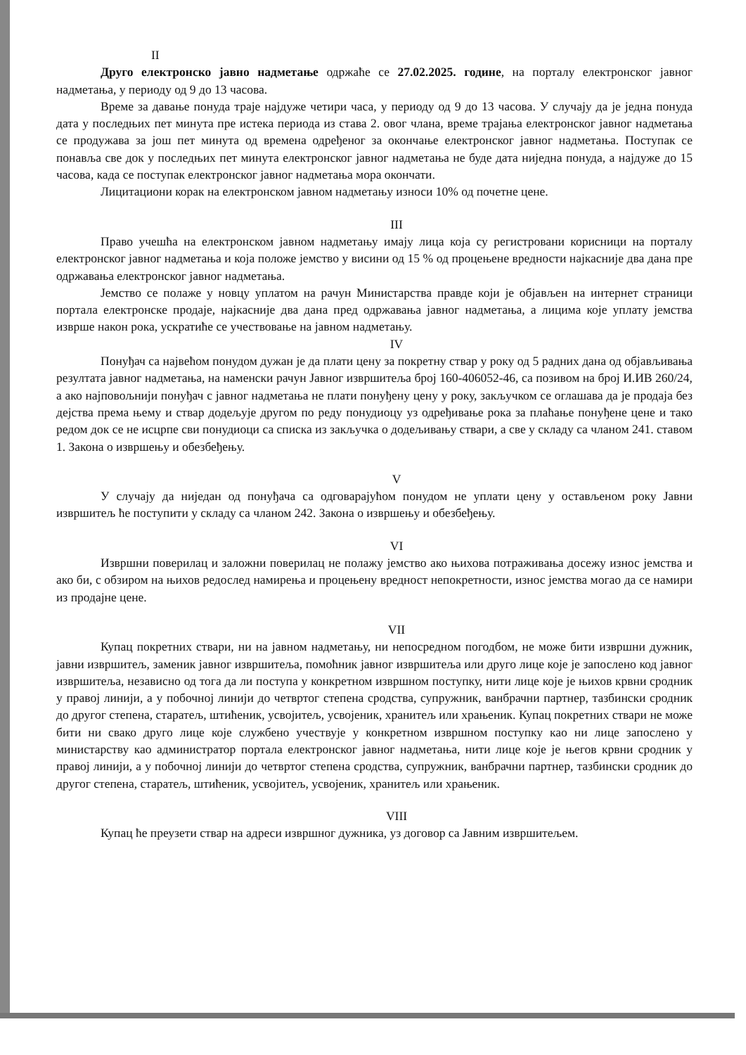II
Друго електронско јавно надметање одржаће се 27.02.2025. године, на порталу електронског јавног надметања, у периоду од 9 до 13 часова.
Време за давање понуда траје најдуже четири часа, у периоду од 9 до 13 часова. У случају да је једна понуда дата у последњих пет минута пре истека периода из става 2. овог члана, време трајања електронског јавног надметања се продужава за још пет минута од времена одређеног за окончање електронског јавног надметања. Поступак се понавља све док у последњих пет минута електронског јавног надметања не буде дата ниједна понуда, а најдуже до 15 часова, када се поступак електронског јавног надметања мора окончати.
Лицитациони корак на електронском јавном надметању износи 10% од почетне цене.
III
Право учешћа на електронском јавном надметању имају лица која су регистровани корисници на порталу електронског јавног надметања и која положе јемство у висини од 15 % од процењене вредности најкасније два дана пре одржавања електронског јавног надметања.
Јемство се полаже у новцу уплатом на рачун Министарства правде који је објављен на интернет страници портала електронске продаје, најкасније два дана пред одржавања јавног надметања, а лицима које уплату јемства изврше након рока, ускратиће се учествовање на јавном надметању.
IV
Понуђач са највећом понудом дужан је да плати цену за покретну ствар у року од 5 радних дана од објављивања резултата јавног надметања, на наменски рачун Јавног извршитеља број 160-406052-46, са позивом на број И.ИВ 260/24, а ако најповољнији понуђач с јавног надметања не плати понуђену цену у року, закључком се оглашава да је продаја без дејства према њему и ствар додељује другом по реду понудиоцу уз одређивање рока за плаћање понуђене цене и тако редом док се не исцрпе сви понудиоци са списка из закључка о додељивању ствари, а све у складу са чланом 241. ставом 1. Закона о извршењу и обезбеђењу.
V
У случају да ниједан од понуђача са одговарајућом понудом не уплати цену у остављеном року Јавни извршитељ ће поступити у складу са чланом 242. Закона о извршењу и обезбеђењу.
VI
Извршни поверилац и заложни поверилац не полажу јемство ако њихова потраживања досежу износ јемства и ако би, с обзиром на њихов редослед намирења и процењену вредност непокретности, износ јемства могао да се намири из продајне цене.
VII
Купац покретних ствари, ни на јавном надметању, ни непосредном погодбом, не може бити извршни дужник, јавни извршитељ, заменик јавног извршитеља, помоћник јавног извршитеља или друго лице које је запослено код јавног извршитеља, независно од тога да ли поступа у конкретном извршном поступку, нити лице које је њихов крвни сродник у правој линији, а у побочној линији до четвртог степена сродства, супружник, ванбрачни партнер, тазбински сродник до другог степена, старатељ, штићеник, усвојитељ, усвојеник, хранитељ или храњеник. Купац покретних ствари не може бити ни свако друго лице које службено учествује у конкретном извршном поступку као ни лице запослено у министарству као администратор портала електронског јавног надметања, нити лице које је његов крвни сродник у правој линији, а у побочној линији до четвртог степена сродства, супружник, ванбрачни партнер, тазбински сродник до другог степена, старатељ, штићеник, усвојитељ, усвојеник, хранитељ или храњеник.
VIII
Купац ће преузети ствар на адреси извршног дужника, уз договор са Јавним извршитељем.